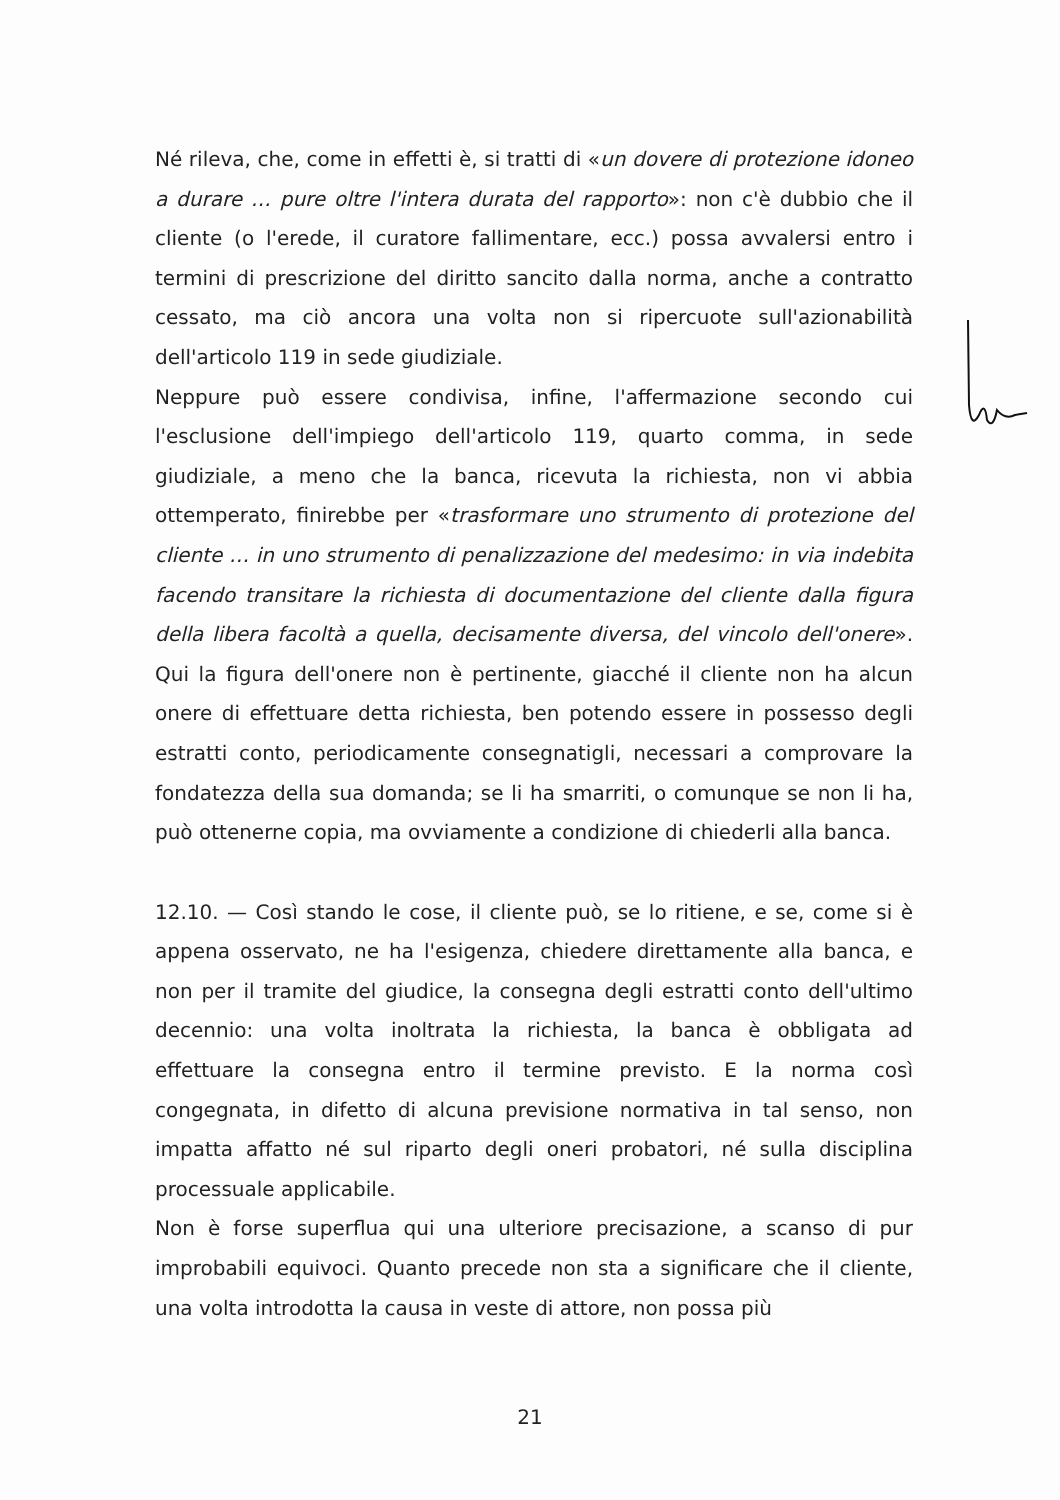Né rileva, che, come in effetti è, si tratti di «un dovere di protezione idoneo a durare … pure oltre l'intera durata del rapporto»: non c'è dubbio che il cliente (o l'erede, il curatore fallimentare, ecc.) possa avvalersi entro i termini di prescrizione del diritto sancito dalla norma, anche a contratto cessato, ma ciò ancora una volta non si ripercuote sull'azionabilità dell'articolo 119 in sede giudiziale.
Neppure può essere condivisa, infine, l'affermazione secondo cui l'esclusione dell'impiego dell'articolo 119, quarto comma, in sede giudiziale, a meno che la banca, ricevuta la richiesta, non vi abbia ottemperato, finirebbe per «trasformare uno strumento di protezione del cliente … in uno strumento di penalizzazione del medesimo: in via indebita facendo transitare la richiesta di documentazione del cliente dalla figura della libera facoltà a quella, decisamente diversa, del vincolo dell'onere». Qui la figura dell'onere non è pertinente, giacché il cliente non ha alcun onere di effettuare detta richiesta, ben potendo essere in possesso degli estratti conto, periodicamente consegnatigli, necessari a comprovare la fondatezza della sua domanda; se li ha smarriti, o comunque se non li ha, può ottenerne copia, ma ovviamente a condizione di chiederli alla banca.
12.10. — Così stando le cose, il cliente può, se lo ritiene, e se, come si è appena osservato, ne ha l'esigenza, chiedere direttamente alla banca, e non per il tramite del giudice, la consegna degli estratti conto dell'ultimo decennio: una volta inoltrata la richiesta, la banca è obbligata ad effettuare la consegna entro il termine previsto. E la norma così congegnata, in difetto di alcuna previsione normativa in tal senso, non impatta affatto né sul riparto degli oneri probatori, né sulla disciplina processuale applicabile.
Non è forse superflua qui una ulteriore precisazione, a scanso di pur improbabili equivoci. Quanto precede non sta a significare che il cliente, una volta introdotta la causa in veste di attore, non possa più
21